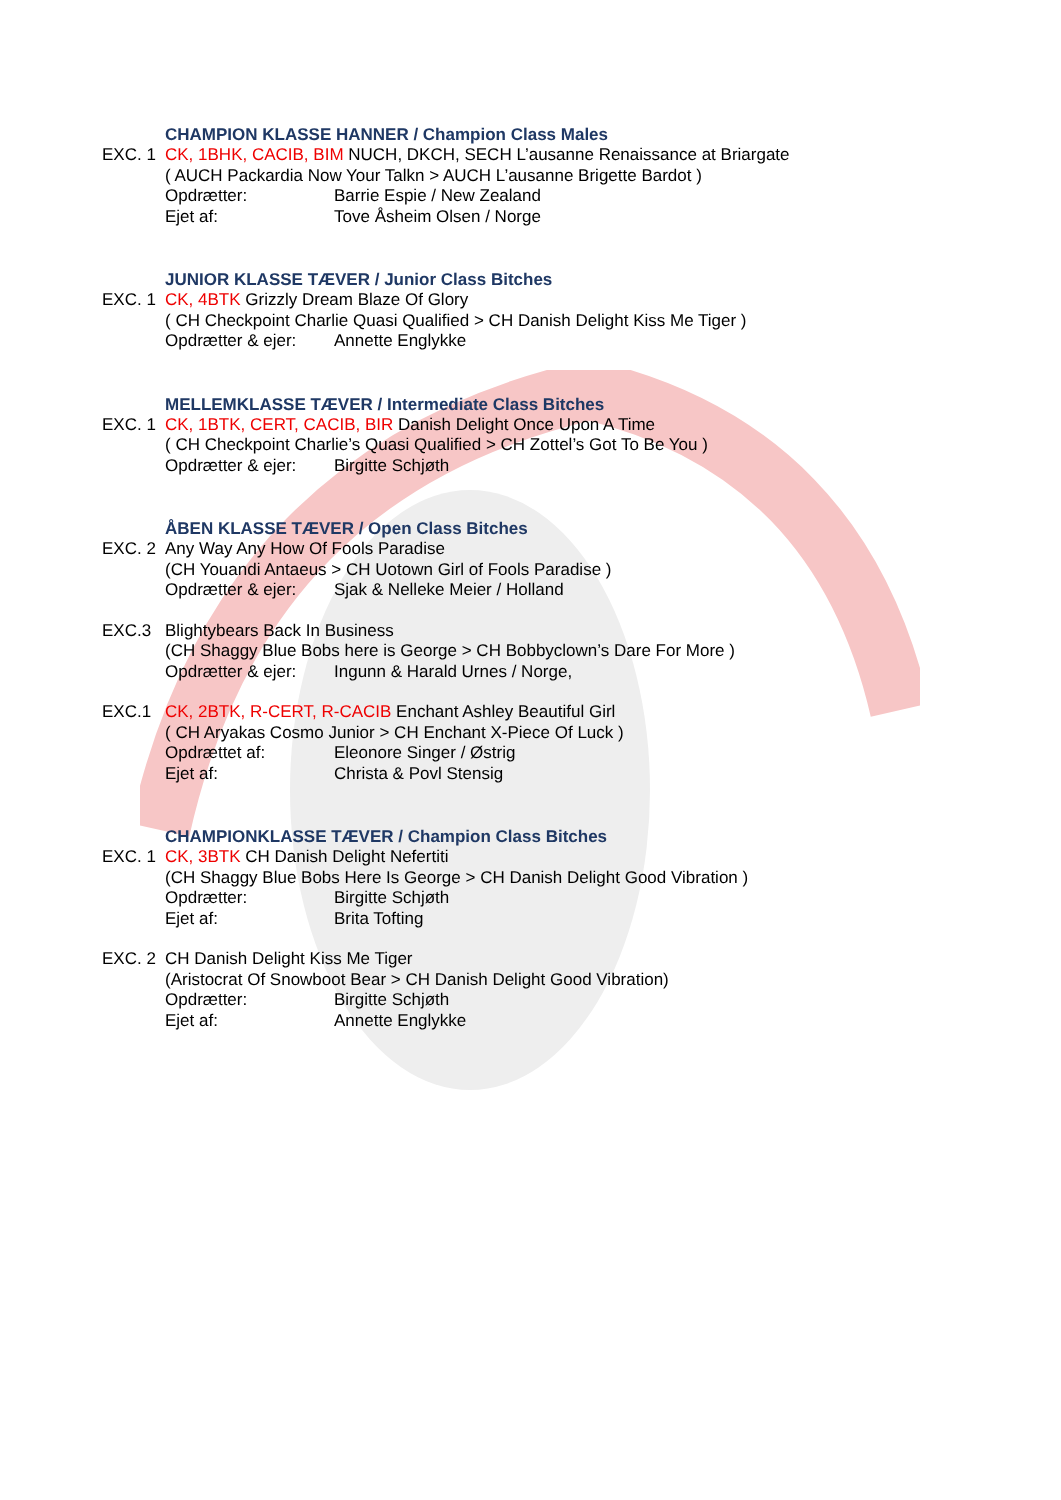CHAMPION KLASSE HANNER / Champion Class Males
EXC. 1 CK, 1BHK, CACIB, BIM NUCH, DKCH, SECH L’ausanne Renaissance at Briargate
( AUCH Packardia Now Your Talkn > AUCH L’ausanne Brigette Bardot )
Opdrætter: Barrie Espie / New Zealand
Ejet af: Tove Åsheim Olsen / Norge
JUNIOR KLASSE TÆVER / Junior Class Bitches
EXC. 1 CK, 4BTK Grizzly Dream Blaze Of Glory
( CH Checkpoint Charlie Quasi Qualified > CH Danish Delight Kiss Me Tiger )
Opdrætter & ejer: Annette Englykke
MELLEMKLASSE TÆVER / Intermediate Class Bitches
EXC. 1 CK, 1BTK, CERT, CACIB, BIR Danish Delight Once Upon A Time
( CH Checkpoint Charlie’s Quasi Qualified > CH Zottel’s Got To Be You )
Opdrætter & ejer: Birgitte Schjøth
ÅBEN KLASSE TÆVER / Open Class Bitches
EXC. 2 Any Way Any How Of Fools Paradise
(CH Youandi Antaeus > CH Uotown Girl of Fools Paradise )
Opdrætter & ejer: Sjak & Nelleke Meier / Holland
EXC.3 Blightybears Back In Business
(CH Shaggy Blue Bobs here is George > CH Bobbyclown’s Dare For More )
Opdrætter & ejer: Ingunn & Harald Urnes / Norge,
EXC.1 CK, 2BTK, R-CERT, R-CACIB Enchant Ashley Beautiful Girl
( CH Aryakas Cosmo Junior > CH Enchant X-Piece Of Luck )
Opdrættet af: Eleonore Singer / Østrig
Ejet af: Christa & Povl Stensig
CHAMPIONKLASSE TÆVER / Champion Class Bitches
EXC. 1 CK, 3BTK CH Danish Delight Nefertiti
(CH Shaggy Blue Bobs Here Is George > CH Danish Delight Good Vibration )
Opdrætter: Birgitte Schjøth
Ejet af: Brita Tofting
EXC. 2 CH Danish Delight Kiss Me Tiger
(Aristocrat Of Snowboot Bear > CH Danish Delight Good Vibration)
Opdrætter: Birgitte Schjøth
Ejet af: Annette Englykke